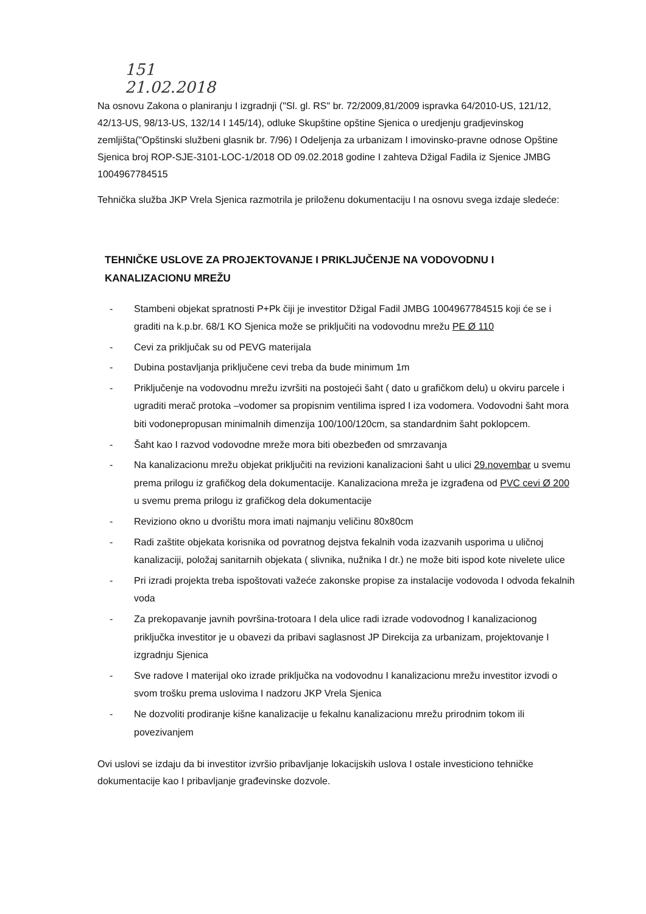151
21.02.2018
Na osnovu Zakona o planiranju I izgradnji ("Sl. gl. RS" br. 72/2009,81/2009 ispravka 64/2010-US, 121/12, 42/13-US, 98/13-US, 132/14 I 145/14), odluke Skupštine opštine Sjenica o uredjenju gradjevinskog zemljišta("Opštinski službeni glasnik br. 7/96) I Odeljenja za urbanizam I imovinsko-pravne odnose Opštine Sjenica broj ROP-SJE-3101-LOC-1/2018 OD 09.02.2018 godine I zahteva Džigal Fadila iz Sjenice JMBG 1004967784515
Tehnička služba JKP Vrela Sjenica razmotrila je priloženu dokumentaciju I na osnovu svega izdaje sledeće:
TEHNIČKE USLOVE ZA PROJEKTOVANJE I PRIKLJUČENJE NA VODOVODNU I KANALIZACIONU MREŽU
- Stambeni objekat spratnosti P+Pk čiji je investitor Džigal Fadil JMBG 1004967784515 koji će se i graditi na k.p.br. 68/1 KO Sjenica može se priključiti na vodovodnu mrežu PE Ø 110
- Cevi za priključak su od PEVG materijala
- Dubina postavljanja priključene cevi treba da bude minimum 1m
- Priključenje na vodovodnu mrežu izvršiti na postojeći šaht ( dato u grafičkom delu) u okviru parcele i ugraditi merač protoka –vodomer sa propisnim ventilima ispred I iza vodomera. Vodovodni šaht mora biti vodonepropusan minimalnih dimenzija 100/100/120cm, sa standardnim šaht poklopcem.
- Šaht kao I razvod vodovodne mreže mora biti obezbeđen od smrzavanja
- Na kanalizacionu mrežu objekat priključiti na revizioni kanalizacioni šaht u ulici 29.novembar u svemu prema prilogu iz grafičkog dela dokumentacije. Kanalizaciona mreža je izgrađena od PVC cevi Ø 200 u svemu prema prilogu iz grafičkog dela dokumentacije
- Reviziono okno u dvorištu mora imati najmanju veličinu 80x80cm
- Radi zaštite objekata korisnika od povratnog dejstva fekalnih voda izazvanih usporima u uličnoj kanalizaciji, položaj sanitarnih objekata ( slivnika, nužnika I dr.) ne može biti ispod kote nivelete ulice
- Pri izradi projekta treba ispoštovati važeće zakonske propise za instalacije vodovoda I odvoda fekalnih voda
- Za prekopavanje javnih površina-trotoara I dela ulice radi izrade vodovodnog I kanalizacionog priključka investitor je u obavezi da pribavi saglasnost JP Direkcija za urbanizam, projektovanje I izgradnju Sjenica
- Sve radove I materijal oko izrade priključka na vodovodnu I kanalizacionu mrežu investitor izvodi o svom trošku prema uslovima I nadzoru JKP Vrela Sjenica
- Ne dozvoliti prodiranje kišne kanalizacije u fekalnu kanalizacionu mrežu prirodnim tokom ili povezivanjem
Ovi uslovi se izdaju da bi investitor izvršio pribavljanje lokacijskih uslova I ostale investiciono tehničke dokumentacije kao I pribavljanje građevinske dozvole.